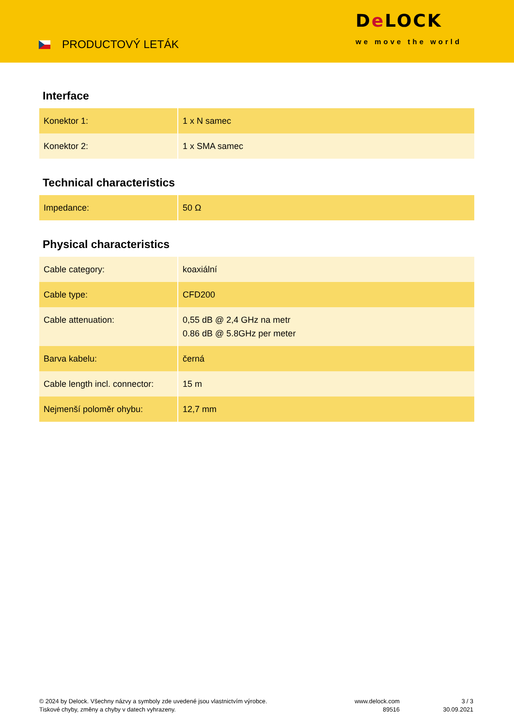PRODUCTOVÝ LETÁK
De LOCK
we move the world
Interface
| Konektor 1: | 1 x N samec |
| Konektor 2: | 1 x SMA samec |
Technical characteristics
| Impedance: | 50 Ω |
Physical characteristics
| Cable category: | koaxiální |
| Cable type: | CFD200 |
| Cable attenuation: | 0,55 dB @ 2,4 GHz na metr 0.86 dB @ 5.8GHz per meter |
| Barva kabelu: | černá |
| Cable length incl. connector: | 15 m |
| Nejmenší poloměr ohybu: | 12,7 mm |
© 2024 by Delock. Všechny názvy a symboly zde uvedené jsou vlastnictvím výrobce.
Tiskové chyby, změny a chyby v datech vyhrazeny.
www.delock.com
89516
3 / 3
30.09.2021